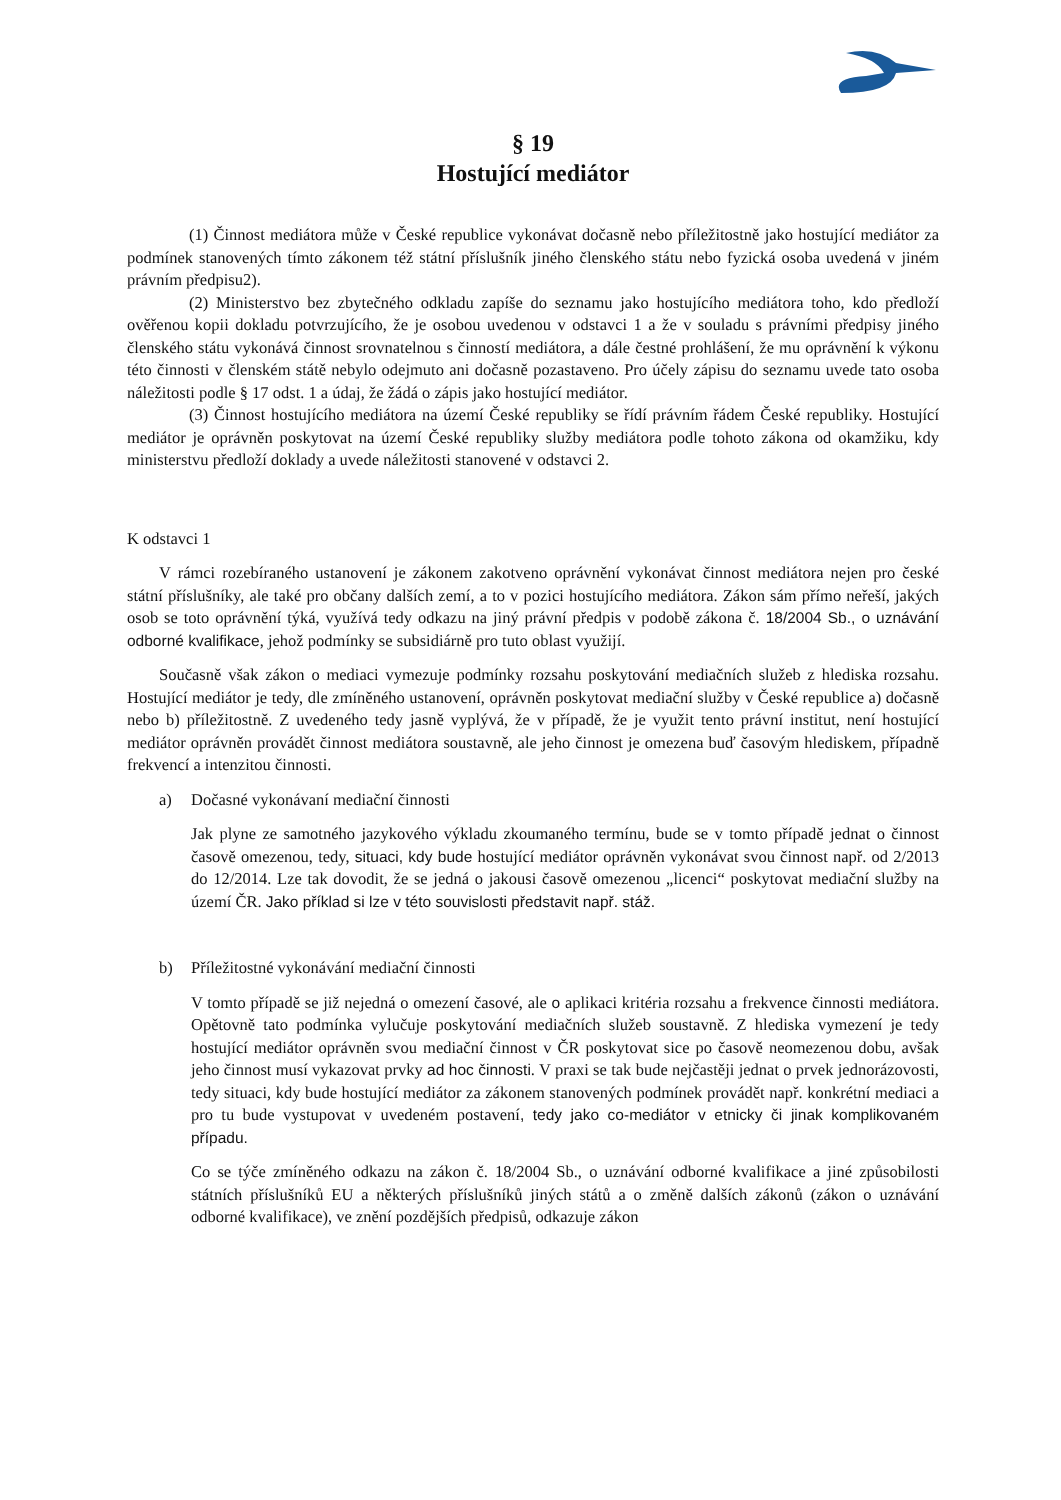§ 19
Hostující mediátor
(1) Činnost mediátora může v České republice vykonávat dočasně nebo příležitostně jako hostující mediátor za podmínek stanovených tímto zákonem též státní příslušník jiného členského státu nebo fyzická osoba uvedená v jiném právním předpisu2).
(2) Ministerstvo bez zbytečného odkladu zapíše do seznamu jako hostujícího mediátora toho, kdo předloží ověřenou kopii dokladu potvrzujícího, že je osobou uvedenou v odstavci 1 a že v souladu s právními předpisy jiného členského státu vykonává činnost srovnatelnou s činností mediátora, a dále čestné prohlášení, že mu oprávnění k výkonu této činnosti v členském státě nebylo odejmuto ani dočasně pozastaveno. Pro účely zápisu do seznamu uvede tato osoba náležitosti podle § 17 odst. 1 a údaj, že žádá o zápis jako hostující mediátor.
(3) Činnost hostujícího mediátora na území České republiky se řídí právním řádem České republiky. Hostující mediátor je oprávněn poskytovat na území České republiky služby mediátora podle tohoto zákona od okamžiku, kdy ministerstvu předloží doklady a uvede náležitosti stanovené v odstavci 2.
K odstavci 1
V rámci rozebíraného ustanovení je zákonem zakotveno oprávnění vykonávat činnost mediátora nejen pro české státní příslušníky, ale také pro občany dalších zemí, a to v pozici hostujícího mediátora. Zákon sám přímo neřeší, jakých osob se toto oprávnění týká, využívá tedy odkazu na jiný právní předpis v podobě zákona č. 18/2004 Sb., o uznávání odborné kvalifikace, jehož podmínky se subsidiárně pro tuto oblast využijí.
Současně však zákon o mediaci vymezuje podmínky rozsahu poskytování mediačních služeb z hlediska rozsahu. Hostující mediátor je tedy, dle zmíněného ustanovení, oprávněn poskytovat mediační služby v České republice a) dočasně nebo b) příležitostně. Z uvedeného tedy jasně vyplývá, že v případě, že je využit tento právní institut, není hostující mediátor oprávněn provádět činnost mediátora soustavně, ale jeho činnost je omezena buď časovým hlediskem, případně frekvencí a intenzitou činnosti.
a) Dočasné vykonávaní mediační činnosti
Jak plyne ze samotného jazykového výkladu zkoumaného termínu, bude se v tomto případě jednat o činnost časově omezenou, tedy, situaci, kdy bude hostující mediátor oprávněn vykonávat svou činnost např. od 2/2013 do 12/2014. Lze tak dovodit, že se jedná o jakousi časově omezenou „licenci“ poskytovat mediační služby na území ČR. Jako příklad si lze v této souvislosti představit např. stáž.
b) Příležitostné vykonávání mediační činnosti
V tomto případě se již nejedná o omezení časové, ale o aplikaci kritéria rozsahu a frekvence činnosti mediátora. Opětovně tato podmínka vylučuje poskytování mediačních služeb soustavně. Z hlediska vymezení je tedy hostující mediátor oprávněn svou mediační činnost v ČR poskytovat sice po časově neomezenou dobu, avšak jeho činnost musí vykazovat prvky ad hoc činnosti. V praxi se tak bude nejčastěji jednat o prvek jednorázovosti, tedy situaci, kdy bude hostující mediátor za zákonem stanovených podmínek provádět např. konkrétní mediaci a pro tu bude vystupovat v uvedeném postavení, tedy jako co-mediátor v etnicky či jinak komplikovaném případu.
Co se týče zmíněného odkazu na zákon č. 18/2004 Sb., o uznávání odborné kvalifikace a jiné způsobilosti státních příslušníků EU a některých příslušníků jiných států a o změně dalších zákonů (zákon o uznávání odborné kvalifikace), ve znění pozdějších předpisů, odkazuje zákon